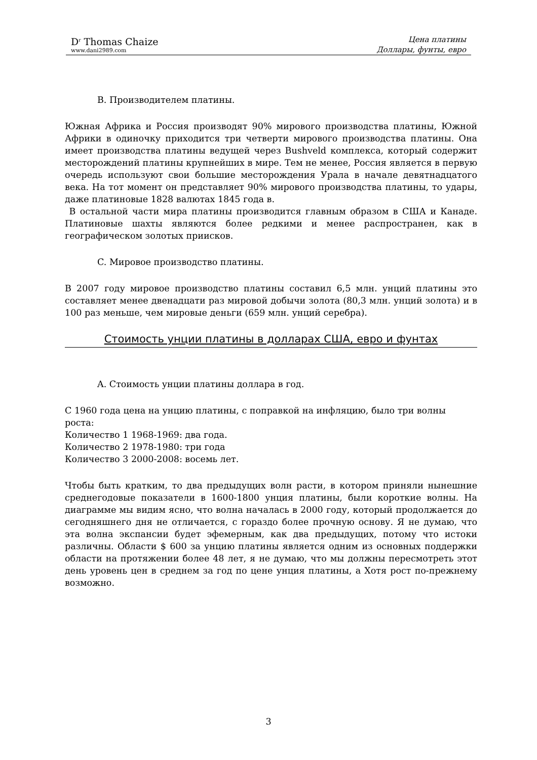D<sup>r</sup> Thomas Chaize
www.dani2989.com
Цена платины
Доллары, фунты, евро
B. Производителем платины.
Южная Африка и Россия производят 90% мирового производства платины, Южной Африки в одиночку приходится три четверти мирового производства платины. Она имеет производства платины ведущей через Bushveld комплекса, который содержит месторождений платины крупнейших в мире. Тем не менее, Россия является в первую очередь используют свои большие месторождения Урала в начале девятнадцатого века. На тот момент он представляет 90% мирового производства платины, то удары, даже платиновые 1828 валютах 1845 года в.
В остальной части мира платины производится главным образом в США и Канаде. Платиновые шахты являются более редкими и менее распространен, как в географическом золотых приисков.
C. Мировое производство платины.
В 2007 году мировое производство платины составил 6,5 млн. унций платины это составляет менее двенадцати раз мировой добычи золота (80,3 млн. унций золота) и в 100 раз меньше, чем мировые деньги (659 млн. унций серебра).
Стоимость унции платины в долларах США, евро и фунтах
A. Стоимость унции платины доллара в год.
С 1960 года цена на унцию платины, с поправкой на инфляцию, было три волны роста:
Количество 1 1968-1969: два года.
Количество 2 1978-1980: три года
Количество 3 2000-2008: восемь лет.
Чтобы быть кратким, то два предыдущих волн расти, в котором приняли нынешние среднегодовые показатели в 1600-1800 унция платины, были короткие волны. На диаграмме мы видим ясно, что волна началась в 2000 году, который продолжается до сегодняшнего дня не отличается, с гораздо более прочную основу. Я не думаю, что эта волна экспансии будет эфемерным, как два предыдущих, потому что истоки различны. Области $ 600 за унцию платины является одним из основных поддержки области на протяжении более 48 лет, я не думаю, что мы должны пересмотреть этот день уровень цен в среднем за год по цене унция платины, а Хотя рост по-прежнему возможно.
3